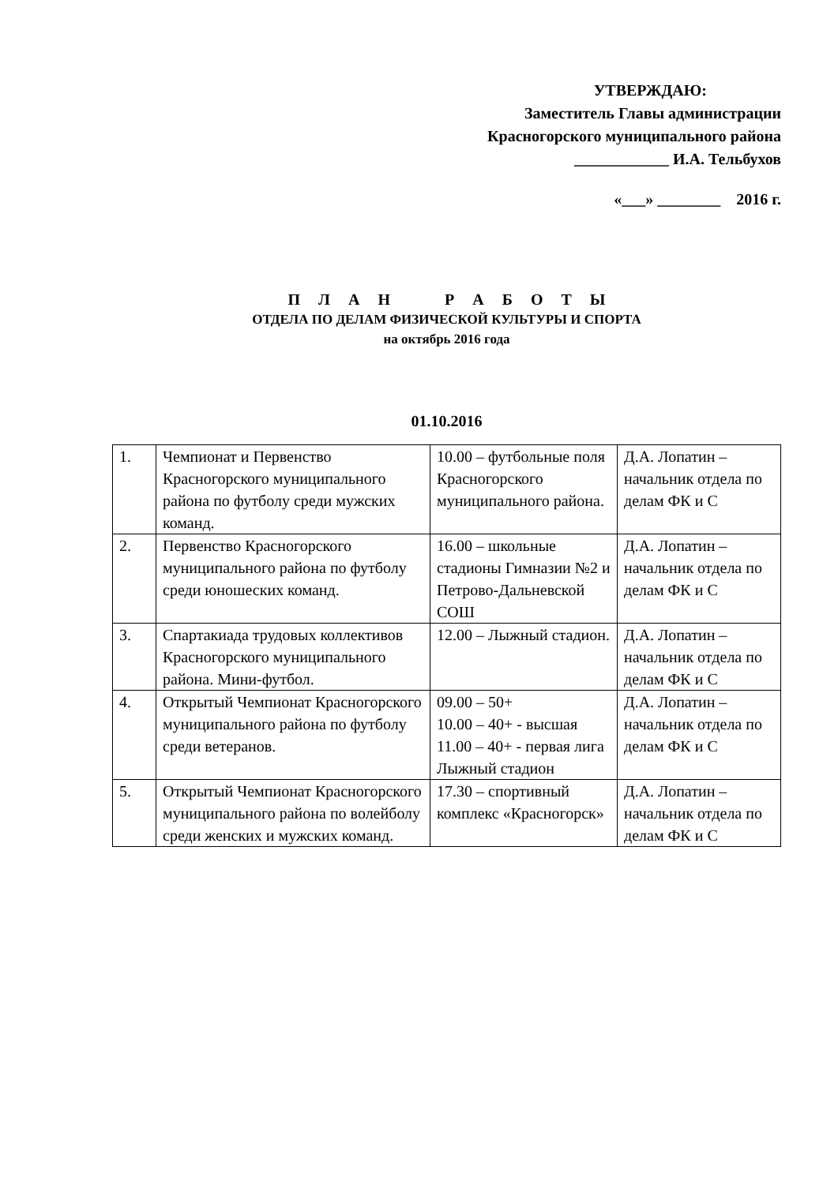УТВЕРЖДАЮ:
Заместитель Главы администрации
Красногорского муниципального района
____________ И.А. Тельбухов
«___» ________ 2016 г.
П Л А Н Р А Б О Т Ы
ОТДЕЛА ПО ДЕЛАМ ФИЗИЧЕСКОЙ КУЛЬТУРЫ И СПОРТА
на октябрь 2016 года
01.10.2016
| 1. | Чемпионат и Первенство Красногорского муниципального района по футболу среди мужских команд. | 10.00 – футбольные поля Красногорского муниципального района. | Д.А. Лопатин – начальник отдела по делам ФК и С |
| 2. | Первенство Красногорского муниципального района по футболу среди юношеских команд. | 16.00 – школьные стадионы Гимназии №2 и Петрово-Дальневской СОШ | Д.А. Лопатин – начальник отдела по делам ФК и С |
| 3. | Спартакиада трудовых коллективов Красногорского муниципального района. Мини-футбол. | 12.00 – Лыжный стадион. | Д.А. Лопатин – начальник отдела по делам ФК и С |
| 4. | Открытый Чемпионат Красногорского муниципального района по футболу среди ветеранов. | 09.00 – 50+ 10.00 – 40+ - высшая 11.00 – 40+ - первая лига Лыжный стадион | Д.А. Лопатин – начальник отдела по делам ФК и С |
| 5. | Открытый Чемпионат Красногорского муниципального района по волейболу среди женских и мужских команд. | 17.30 – спортивный комплекс «Красногорск» | Д.А. Лопатин – начальник отдела по делам ФК и С |